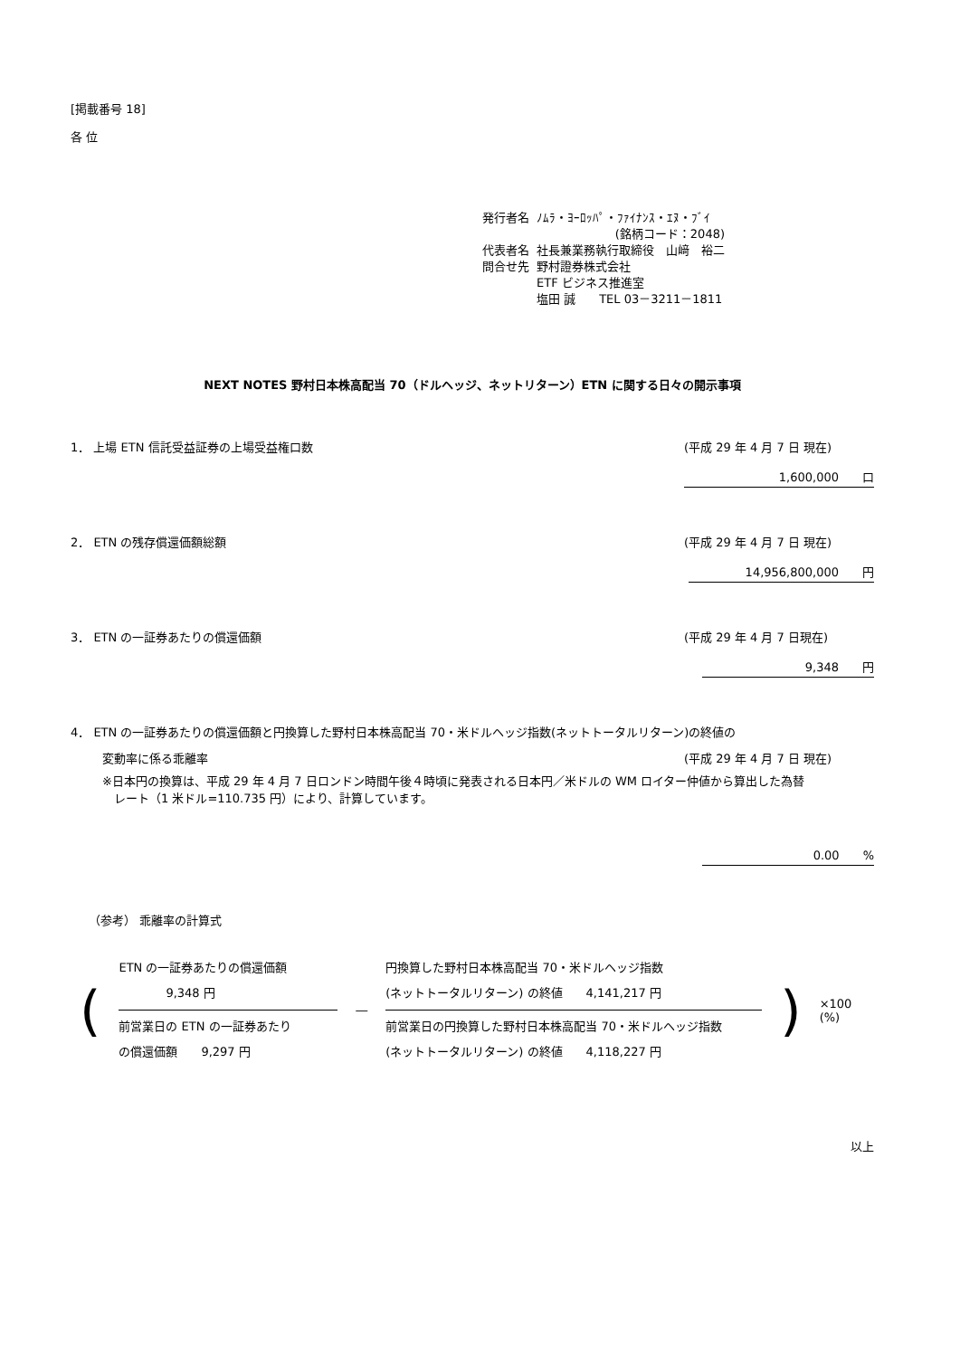[掲載番号 18]
各 位
| 発行者名 | ﾉﾑﾗ・ﾖｰﾛｯﾊﾟ・ﾌｧｲﾅﾝｽ・ｴﾇ・ﾌﾞｲ (銘柄コード：2048) |
| 代表者名 | 社長兼業務執行取締役 山﨑 裕二 |
| 問合せ先 | 野村證券株式会社 ETF ビジネス推進室 塩田 誠 TEL 03－3211－1811 |
NEXT NOTES 野村日本株高配当 70（ドルヘッジ、ネットリターン）ETN に関する日々の開示事項
1． 上場 ETN 信託受益証券の上場受益権口数 (平成 29 年 4 月 7 日 現在)
1,600,000　　口
2． ETN の残存償還価額総額 (平成 29 年 4 月 7 日 現在)
14,956,800,000　　円
3． ETN の一証券あたりの償還価額 (平成 29 年 4 月 7 日現在)
9,348　　円
4． ETN の一証券あたりの償還価額と円換算した野村日本株高配当 70・米ドルヘッジ指数(ネットトータルリターン)の終値の
変動率に係る乖離率 (平成 29 年 4 月 7 日 現在)
※日本円の換算は、平成 29 年 4 月 7 日ロンドン時間午後４時頃に発表される日本円／米ドルの WM ロイター仲値から算出した為替
　レート（1 米ドル=110.735 円）により、計算しています。
0.00　　%
（参考） 乖離率の計算式
(
ETN の一証券あたりの償還価額
　　　　9,348 円
前営業日の ETN の一証券あたり
の償還価額　　9,297 円
―
円換算した野村日本株高配当 70・米ドルヘッジ指数
(ネットトータルリターン) の終値　　4,141,217 円
前営業日の円換算した野村日本株高配当 70・米ドルヘッジ指数
(ネットトータルリターン) の終値　　4,118,227 円
) ×100 (%)
以上